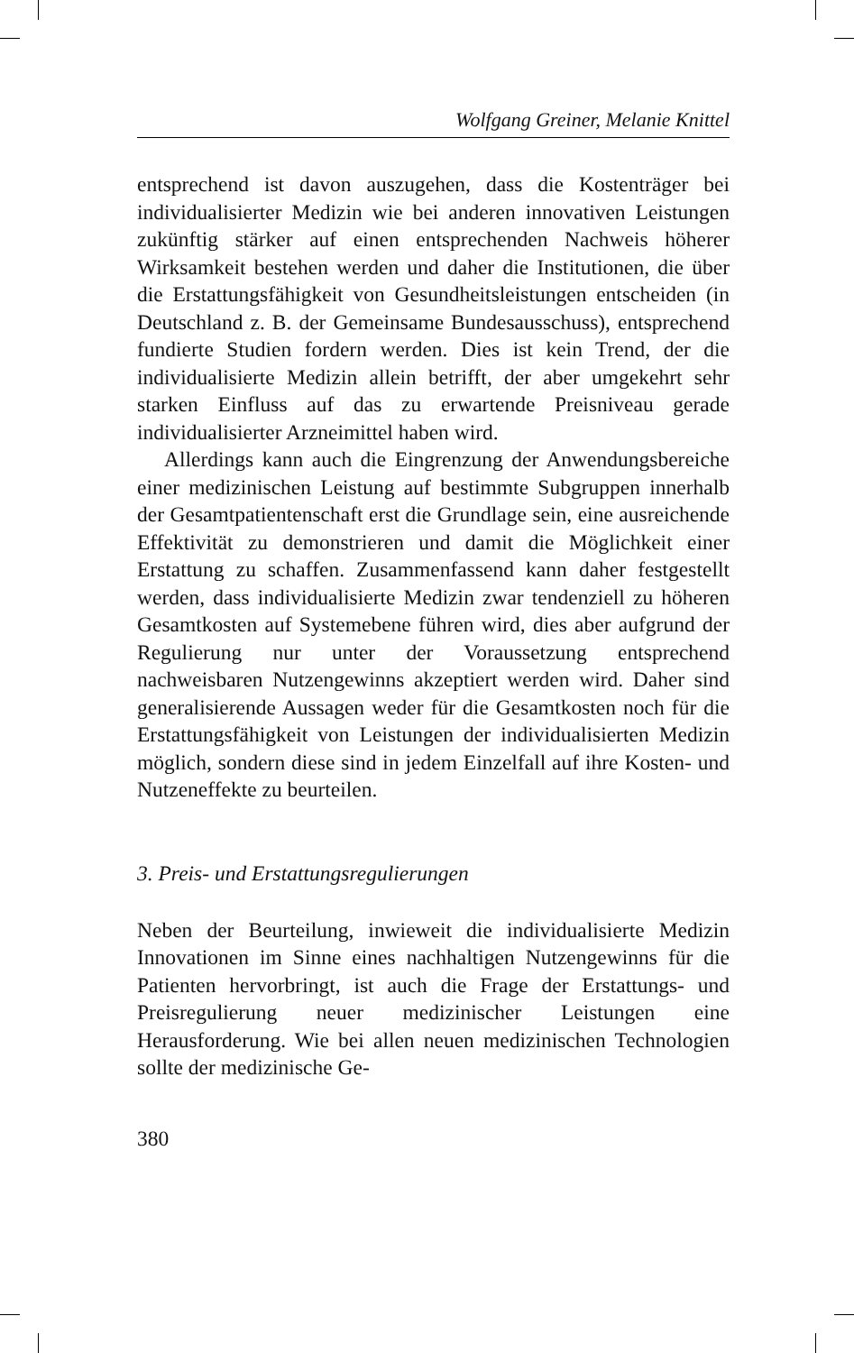Wolfgang Greiner, Melanie Knittel
entsprechend ist davon auszugehen, dass die Kostenträger bei individualisierter Medizin wie bei anderen innovativen Leistungen zukünftig stärker auf einen entsprechenden Nachweis höherer Wirksamkeit bestehen werden und daher die Institutionen, die über die Erstattungsfähigkeit von Gesundheitsleistungen entscheiden (in Deutschland z. B. der Gemeinsame Bundesausschuss), entsprechend fundierte Studien fordern werden. Dies ist kein Trend, der die individualisierte Medizin allein betrifft, der aber umgekehrt sehr starken Einfluss auf das zu erwartende Preisniveau gerade individualisierter Arzneimittel haben wird.
Allerdings kann auch die Eingrenzung der Anwendungsbereiche einer medizinischen Leistung auf bestimmte Subgruppen innerhalb der Gesamtpatientenschaft erst die Grundlage sein, eine ausreichende Effektivität zu demonstrieren und damit die Möglichkeit einer Erstattung zu schaffen. Zusammenfassend kann daher festgestellt werden, dass individualisierte Medizin zwar tendenziell zu höheren Gesamtkosten auf Systemebene führen wird, dies aber aufgrund der Regulierung nur unter der Voraussetzung entsprechend nachweisbaren Nutzengewinns akzeptiert werden wird. Daher sind generalisierende Aussagen weder für die Gesamtkosten noch für die Erstattungsfähigkeit von Leistungen der individualisierten Medizin möglich, sondern diese sind in jedem Einzelfall auf ihre Kosten- und Nutzeneffekte zu beurteilen.
3. Preis- und Erstattungsregulierungen
Neben der Beurteilung, inwieweit die individualisierte Medizin Innovationen im Sinne eines nachhaltigen Nutzengewinns für die Patienten hervorbringt, ist auch die Frage der Erstattungs- und Preisregulierung neuer medizinischer Leistungen eine Herausforderung. Wie bei allen neuen medizinischen Technologien sollte der medizinische Ge-
380